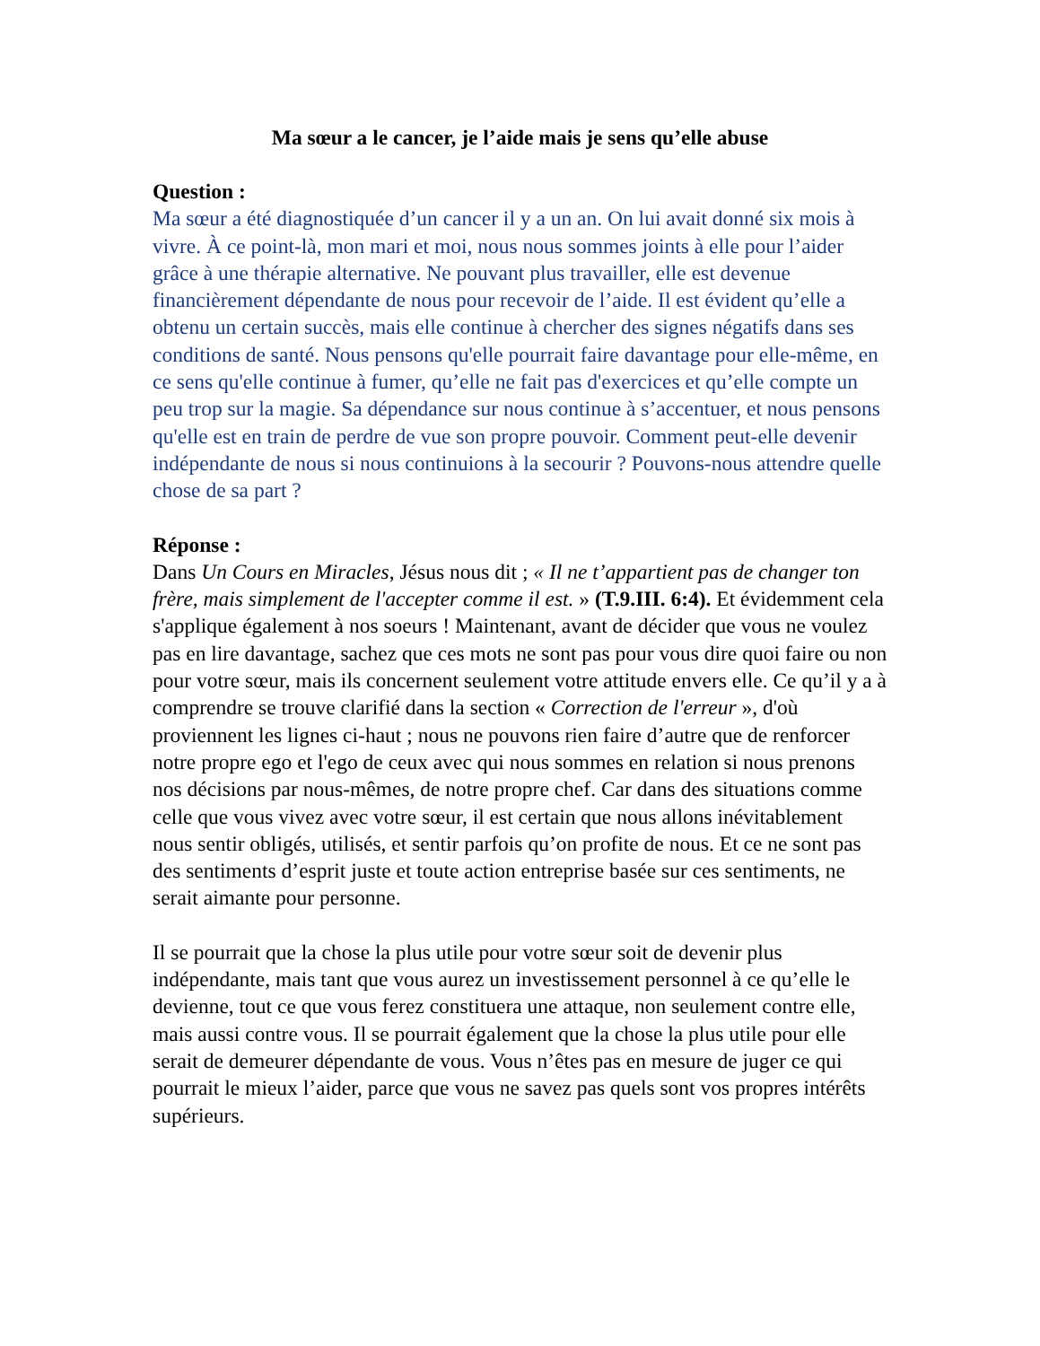Ma sœur a le cancer, je l’aide mais je sens qu’elle abuse
Question :
Ma sœur a été diagnostiquée d’un cancer il y a un an. On lui avait donné six mois à vivre. À ce point-là, mon mari et moi, nous nous sommes joints à elle pour l’aider grâce à une thérapie alternative. Ne pouvant plus travailler, elle est devenue financièrement dépendante de nous pour recevoir de l’aide. Il est évident qu’elle a obtenu un certain succès, mais elle continue à chercher des signes négatifs dans ses conditions de santé. Nous pensons qu'elle pourrait faire davantage pour elle-même, en ce sens qu'elle continue à fumer, qu’elle ne fait pas d'exercices et qu’elle compte un peu trop sur la magie. Sa dépendance sur nous continue à s’accentuer, et nous pensons qu'elle est en train de perdre de vue son propre pouvoir. Comment peut-elle devenir indépendante de nous si nous continuions à la secourir ? Pouvons-nous attendre quelle chose de sa part ?
Réponse :
Dans Un Cours en Miracles, Jésus nous dit ; « Il ne t’appartient pas de changer ton frère, mais simplement de l'accepter comme il est. » (T.9.III. 6:4). Et évidemment cela s'applique également à nos soeurs ! Maintenant, avant de décider que vous ne voulez pas en lire davantage, sachez que ces mots ne sont pas pour vous dire quoi faire ou non pour votre sœur, mais ils concernent seulement votre attitude envers elle. Ce qu’il y a à comprendre se trouve clarifié dans la section « Correction de l'erreur », d'où proviennent les lignes ci-haut ; nous ne pouvons rien faire d’autre que de renforcer notre propre ego et l'ego de ceux avec qui nous sommes en relation si nous prenons nos décisions par nous-mêmes, de notre propre chef. Car dans des situations comme celle que vous vivez avec votre sœur, il est certain que nous allons inévitablement nous sentir obligés, utilisés, et sentir parfois qu’on profite de nous. Et ce ne sont pas des sentiments d’esprit juste et toute action entreprise basée sur ces sentiments, ne serait aimante pour personne.
Il se pourrait que la chose la plus utile pour votre sœur soit de devenir plus indépendante, mais tant que vous aurez un investissement personnel à ce qu’elle le devienne, tout ce que vous ferez constituera une attaque, non seulement contre elle, mais aussi contre vous. Il se pourrait également que la chose la plus utile pour elle serait de demeurer dépendante de vous. Vous n’êtes pas en mesure de juger ce qui pourrait le mieux l’aider, parce que vous ne savez pas quels sont vos propres intérêts supérieurs.